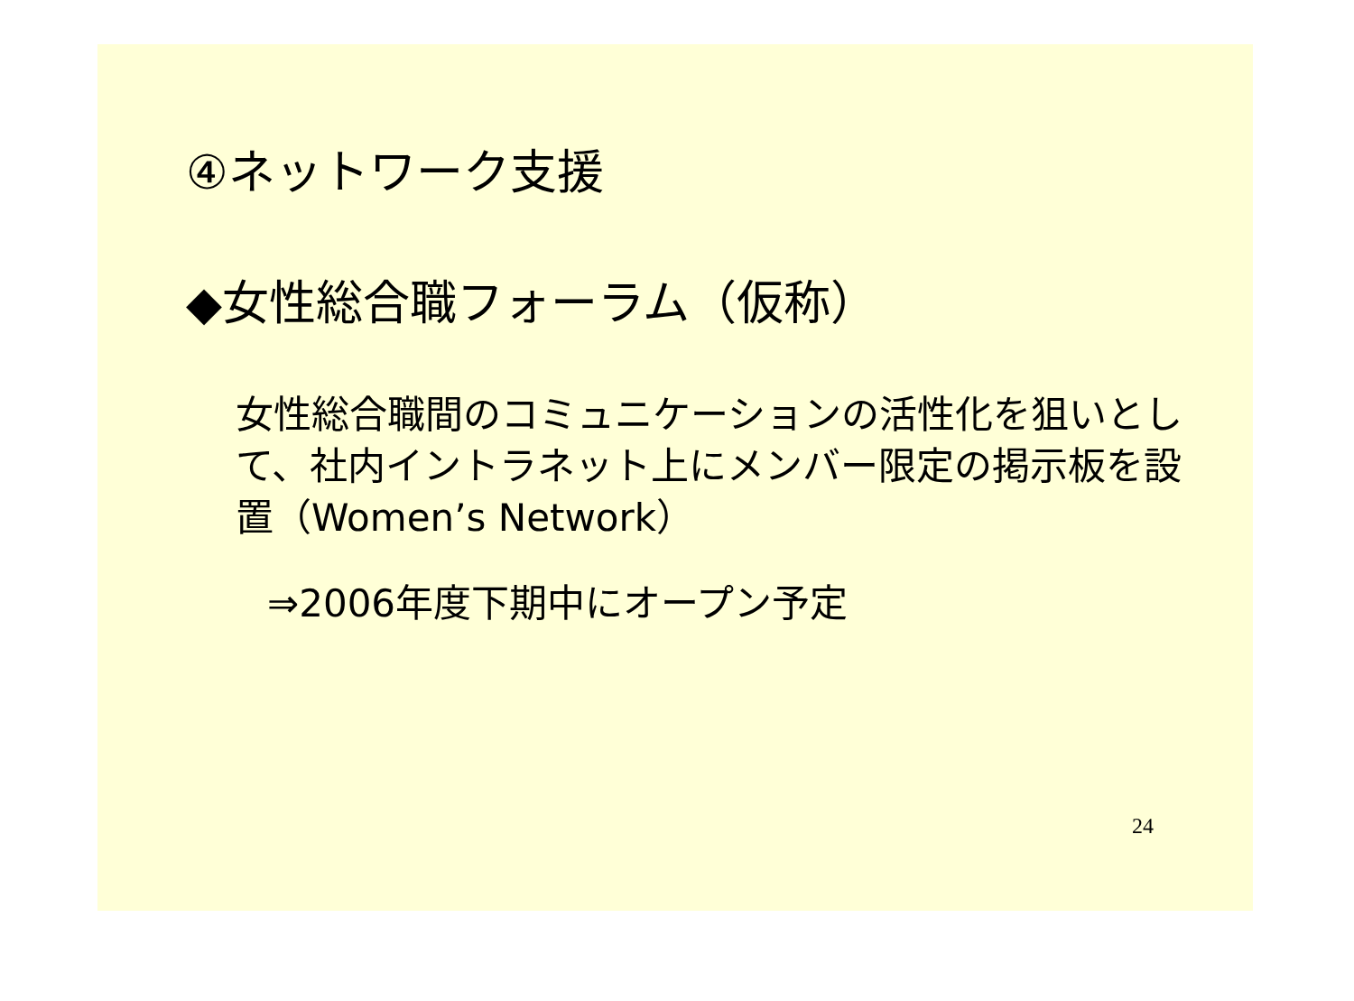④ネットワーク支援
◆女性総合職フォーラム（仮称）
女性総合職間のコミュニケーションの活性化を狙いとして、社内イントラネット上にメンバー限定の掲示板を設置（Women’s Network）
⇒2006年度下期中にオープン予定
24